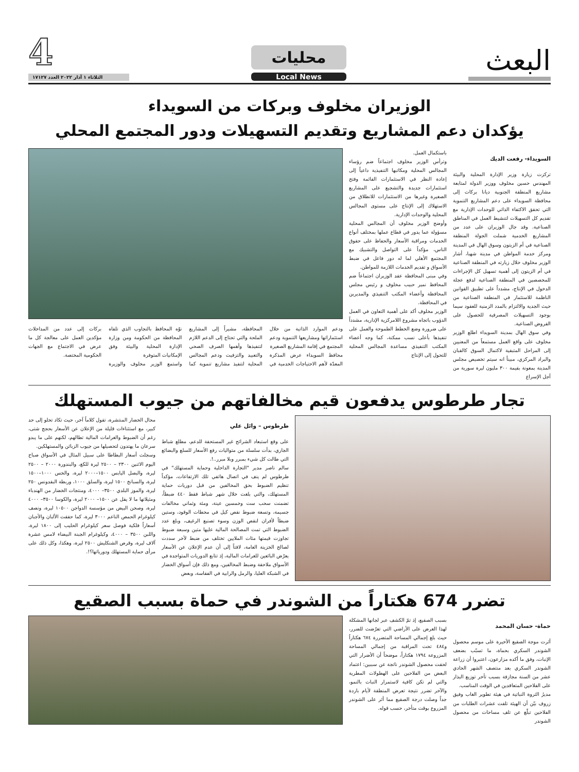البعث
محليات
Local News
4
الثلاثاء ١ آذار ٢٠٢٢ العدد ١٧١٢٧
الوزيران مخلوف وبركات من السويداء
يؤكدان دعم المشاريع وتقديم التسهيلات ودور المجتمع المحلي
السويداء- رفعت الديك
تركزت زيارة وزير الإدارة المحلية والبيئة المهندس حسين مخلوف ووزير الدولة لمتابعة مشاريع المنطقة الجنوبية ديانا بركات إلى محافظة السويداء على دعم المشاريع التنموية التي تحقق الاكتفاء الذاتي للوحدات الإدارية مع تقديم كل التسهيلات لتنشيط العمل في المناطق الصناعية. وقد جال الوزيران على عدد من المشاريع الخدمية شملت الجولة المنطقة الصناعية في أم الزيتون وسوق الهال في المدينة ومركز خدمة المواطن في مدينة شهبا، أشار الوزير مخلوف خلال زيارته في المنطقة الصناعية في أم الزيتون إلى أهمية تسهيل كل الإجراءات للمخصصين في المنطقة الصناعية لدفع عجلة الدخول في الإنتاج، مشدداً على تطبيق القوانين الناظمة للاستثمار في المنطقة الصناعية من حيث الجدية والالتزام بالمدد الزمنية للعقود سيما بوجود التسهيلات المصرفية للحصول على القروض الصناعية.
وفي سوق الهال بمدينة السويداء اطلع الوزير مخلوف على واقع العمل مستمعاً من المعنيين إلى المراحل المتبقية لاكتمال السوق كالقبان والبراد المركزي، مبيناً انه سيتم تخصيص مجلس المدينة بمعونة بقيمة ٣٠٠ مليون ليرة سورية من أجل الإسراع
باستكمال العمل.
وترأس الوزير مخلوف اجتماعاً ضم رؤساء المجالس المحلية ومكاتبها التنفيذية داعياً إلى إعادة النظر في الاستثمارات القائمة وفتح استثمارات جديدة والتشجيع على المشاريع الصغيرة وغيرها من الاستثمارات للانطلاق من الاستهلاك إلى الإنتاج على مستوى المجالس المحلية والوحدات الإدارية.
وأوضح الوزير مخلوف أن المجالس المحلية مسؤولة عما يدور في قطاع عملها بمختلف أنواع الخدمات ومراقبة الأسعار والحفاظ على حقوق الناس، مؤكداً على التواصل والتشبيك مع المجتمع الأهلي لما له دور فاعل في ضبط الأسواق و تقديم الخدمات اللازمة للمواطن.
وفي مبنى المحافظة عقد الوزيران اجتماعاً ضم المحافظ نمير حبيب مخلوف و رئيس مجلس المحافظة وأعضاء المكتب التنفيذي والمديرين في المحافظة.
الوزير مخلوف أكد على أهمية التعاون في العمل الدؤوب باتجاه مشروع اللامركزية الإدارية، مشدداً على ضرورة وضع الخطط الطموحة والعمل على تنفيذها بأعلى نسب ممكنة، كما وجه أعضاء المكتب التنفيذي مساعدة المجالس المحلية للتحول إلى الإنتاج
ودعم الموارد الذاتية من خلال استثماراتها ومشاريعها التنموية ودعم المجتمع في إقامة المشاريع الصغيرة
محافظ السويداء عرض المذكرة المعدّة لأهم الاحتياجات الخدمية في المحافظة، مشيراً إلى المشاريع الملحة والتي تحتاج إلى الدعم اللازم لتنفيذها وأهمها الصرف الصحي والتعبيد والتزفيت ودعم المجالس المحلية لتنفيذ مشاريع تنموية كما نوّه المحافظ بالتجاوب الذي تلقاه المحافظة من الحكومة ومن وزارة الإدارة المحلية والبيئة وفق الإمكانيات المتوفرة
واستمع الوزير مخلوف والوزيرة بركات إلى عدد من المداخلات مؤكدين العمل على معالجة كل ما عرض في الاجتماع مع الجهات الحكومية المختصة.
تجار طرطوس يدفعون قيم مخالفاتهم من جيوب المستهلك
طرطوس – وائل علي
على وقع استبعاد الشرائح غير المستحقة للدعم، مطلع شباط الجاري، بدأت سلسلة من متواليات رفع الأسعار للسلع والبضائع التي طالت كل شيء بمبرر وبلا مبرر..!.
سالم ناصر مدير "التجارة الداخلية وحماية المستهلك" في طرطوس لم ينف في اتصال هاتفي تلك الارتفاعات، مؤكداً تنظيم الضبوط بحق المخالفين من قبل دوريات حماية المستهلك، والتي بلغت خلال شهر شباط فقط ٤٤٠ ضبطاً، تضمنت سحب ست وخمسين عينة، ومئة وثماني مخالفات جسيمة، وتسعة ضبوط نقص كيل في محطات الوقود، وستين ضبطاً لأفران لنقص الوزن وسوء تصنيع الرغيف، وبلغ عدد الضبوط التي تمت المصالحة المالية عليها متين وسبعة ضبوط تجاوزت قيمتها مئات الملايين تختلف من ضبط لآخر سددت لصالح الخزينة العامة، لافتاً إلى أن عدم الإعلان عن الأسعار يعرّض البائعين للغرامات المالية، إذ تتابع الدوريات المتواجدة في الأسواق ملاحقة وضبط المخالفين، ومع ذلك فإن أسواق الخضار في الشبكة العليا، والرمل والرابية في الفقاسة، وبعض
محال الخضار المنتشرة، تقول كلاماً آخر، حيث تكاد تخلو إلى حد كبير، مع استثناءات قليلة من الإعلان عن الأسعار بحجج شتى، رغم أن الضبوط والغرامات المالية تطالهم، لكنهم على ما يبدو سرعان ما يهتدون لتحصيلها من جيوب الزبائن والمستهلكين.
وسجلت أسعار البطاطا على سبيل المثال في الأسواق صباح اليوم الاثنين ٢٣٠٠ – ٢٥٠٠ ليرة للكغ، والبندورة ٢٠٠٠ – ٢٥٠٠ ليرة، والبصل اليابس ١٥٠٠–٢٠٠٠ ليرة، والخس ١٠٠٠–١٥٠٠ ليرة، والسبانخ ١٥٠٠ ليرة، والسلق ١٠٠٠، وربطة البقدونس ٢٥٠ ليرة، والموز البلدي ٣٥٠٠– ٤٠٠٠، ومنتجات الخضار من الهندباء ومثيلاتها ما لا يقل عن ١٥٠٠– ٢٠٠٠ ليرة، والكوسا ٣٥٠٠– ٤٠٠٠ ليرة، وصحن البيض من مؤسسة الدواجن ١٠٥٠٠ ليرة، ونصف كيلوغرام الحمص الناعم ٣٠٠٠ ليرة، كما حققت الألبان والأجبان أسعاراً فلكية فوصل سعر كيلوغرام الحليب إلى ١٨٠٠ ليرة، واللبن ٣٥٠٠ – ٤٠٠٠، وكيلوغرام الجبنة البيضاء لامس عشرة آلاف ليرة، وقرص الشنكليش ٢٥٠٠ ليرة، وهكذا، وكل ذلك على مرأى حماية المستهلك ودورياتها؟!.
تضرر 674 هكتاراً من الشوندر في حماة بسبب الصقيع
حماة- حسان المحمد
أثرت موجة الصقيع الأخيرة على موسم محصول الشوندر السكري بحماة، ما تسبّب بضعف الإنبات، وفق ما أكده مزارعون، اعتبروا أن زراعة الشوندر السكري بعد منتصف الشهر الحادي عشر من السنة مجازفة بسبب تأخر توزيع البذار على الفلاحين المتعاقدين في الوقت المناسب.
مديرُ الثروة النباتية في هيئة تطوير الغاب وفيق زروف بيّن أن الهيئة تلقت عشرات الطلبات من الفلاحين تبلّغ عن تلف مساحات من محصول الشوندر
بسبب الصقيع، إذ تمّ الكشف عبر لجانها المشكلة لهذا الغرض على الأراضي التي تعرّضت للضرر، حيث بلغ إجمالي المساحة المتضررة ٦٧٤ هكتاراً و٤٨٤ تحت المراقبة من إجمالي المساحة المزروعة ١٧٩٤ هكتاراً، موضحاً أن الأضرار التي لحقت محصول الشوندر ناتجة عن سببين: اعتماد البعض من الفلاحين على الهطولات المطرية والتي لم تكن كافية لاستمرار النبات بالنمو، والآخر تضرر نتيجة تعرض المنطقة لأيام باردة جداً وصلت درجة الصقيع مما أثر على الشوندر المزروع بوقت متأخر، حسب قوله.